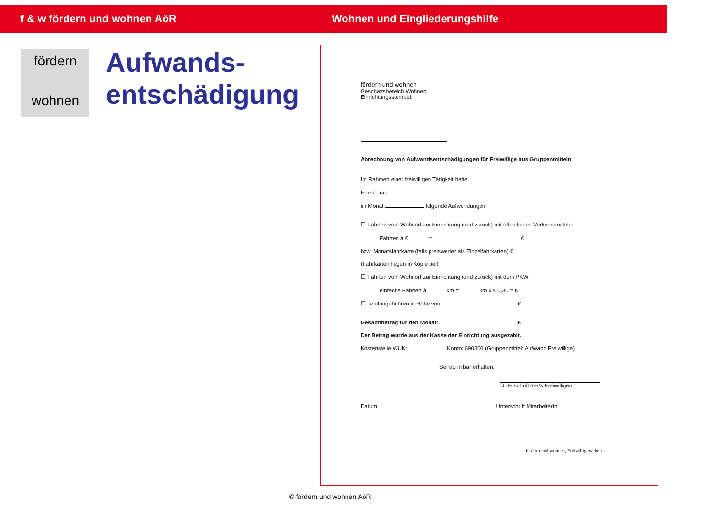f & w fördern und wohnen AöR Wohnen und Eingliederungshilfe
fördern
wohnen
Aufwands-
entschädigung
fördern und wohnen
Geschäftsbereich Wohnen
Einrichtungsstempel:
Abrechnung von Aufwandsentschädigungen für Freiwillige aus Gruppenmitteln
Im Rahmen einer freiwilligen Tätigkeit hatte
Herr / Frau
im Monat folgende Aufwendungen:
☐ Fahrten vom Wohnort zur Einrichtung (und zurück) mit öffentlichen Verkehrsmitteln:
Fahrten à € = €
bzw. Monatsfahrkarte (falls preiswerter als Einzelfahrkarten) €
(Fahrkarten liegen in Kopie bei)
☐ Fahrten vom Wohnort zur Einrichtung (und zurück) mit dem PKW:
einfache Fahrten à km = km x € 0,30 = €
☐ Telefongebühren in Höhe von : €
Gesamtbetrag für den Monat: €
Der Betrag wurde aus der Kasse der Einrichtung ausgezahlt.
Kostenstelle WUK: Konto: 690300 (Gruppenmittel: Aufwand Freiwillige)
Betrag in bar erhalten:
Unterschrift der/s Freiwilligen
Datum: Unterschrift MitarbeiterIn
fördern und wohnen, Freiwilligenarbeit
© fördern und wohnen AöR